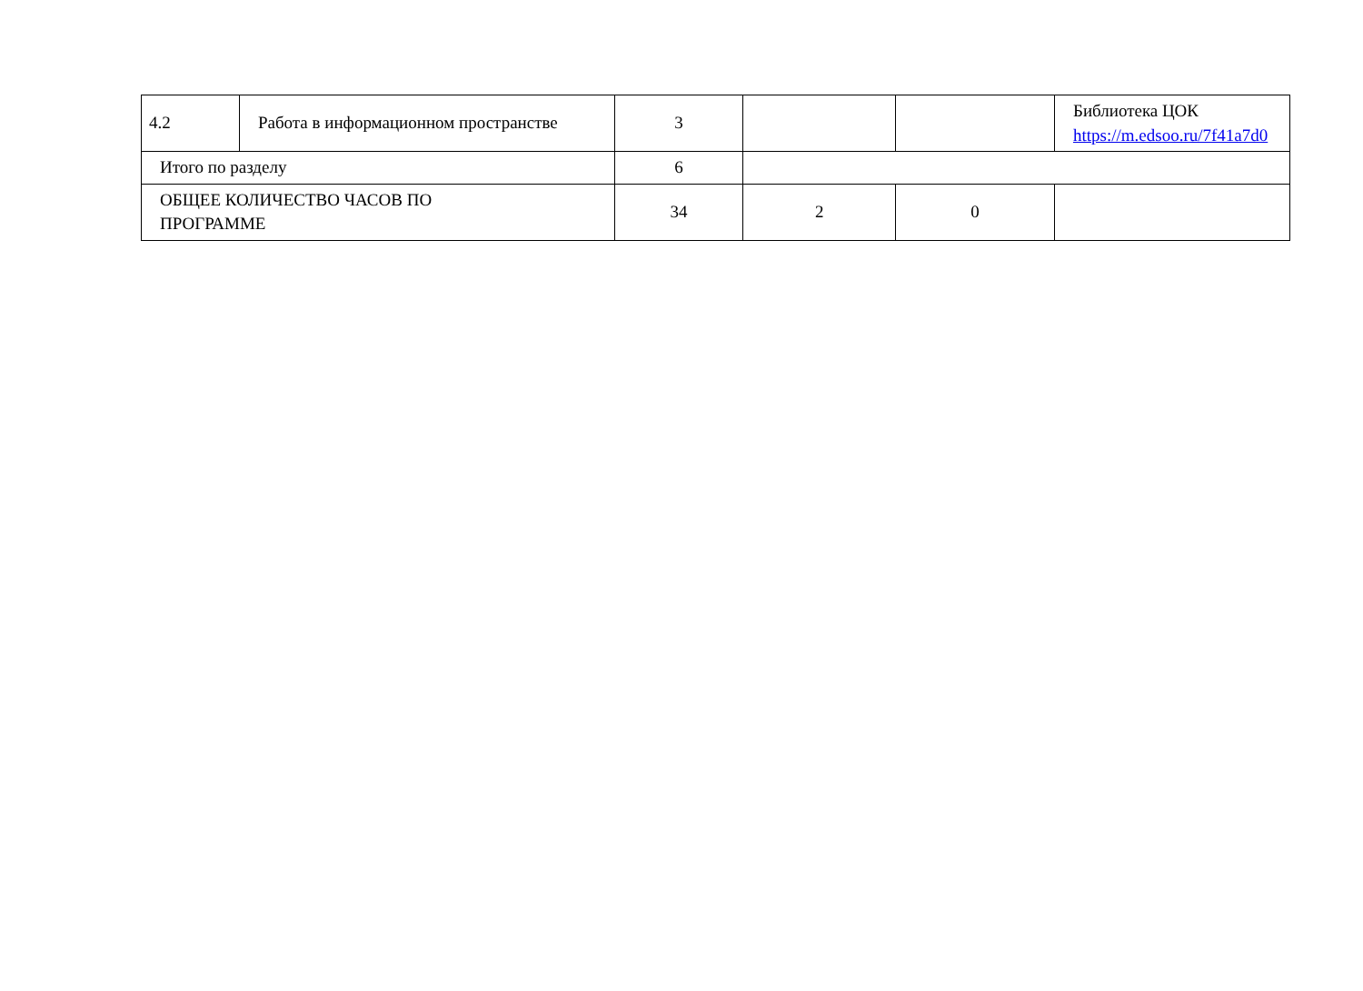| 4.2 | Работа в информационном пространстве | 3 | | | Библиотека ЦОК https://m.edsoo.ru/7f41a7d0 |
| Итого по разделу | | 6 | | | |
| ОБЩЕЕ КОЛИЧЕСТВО ЧАСОВ ПО ПРОГРАММЕ | | 34 | 2 | 0 | |